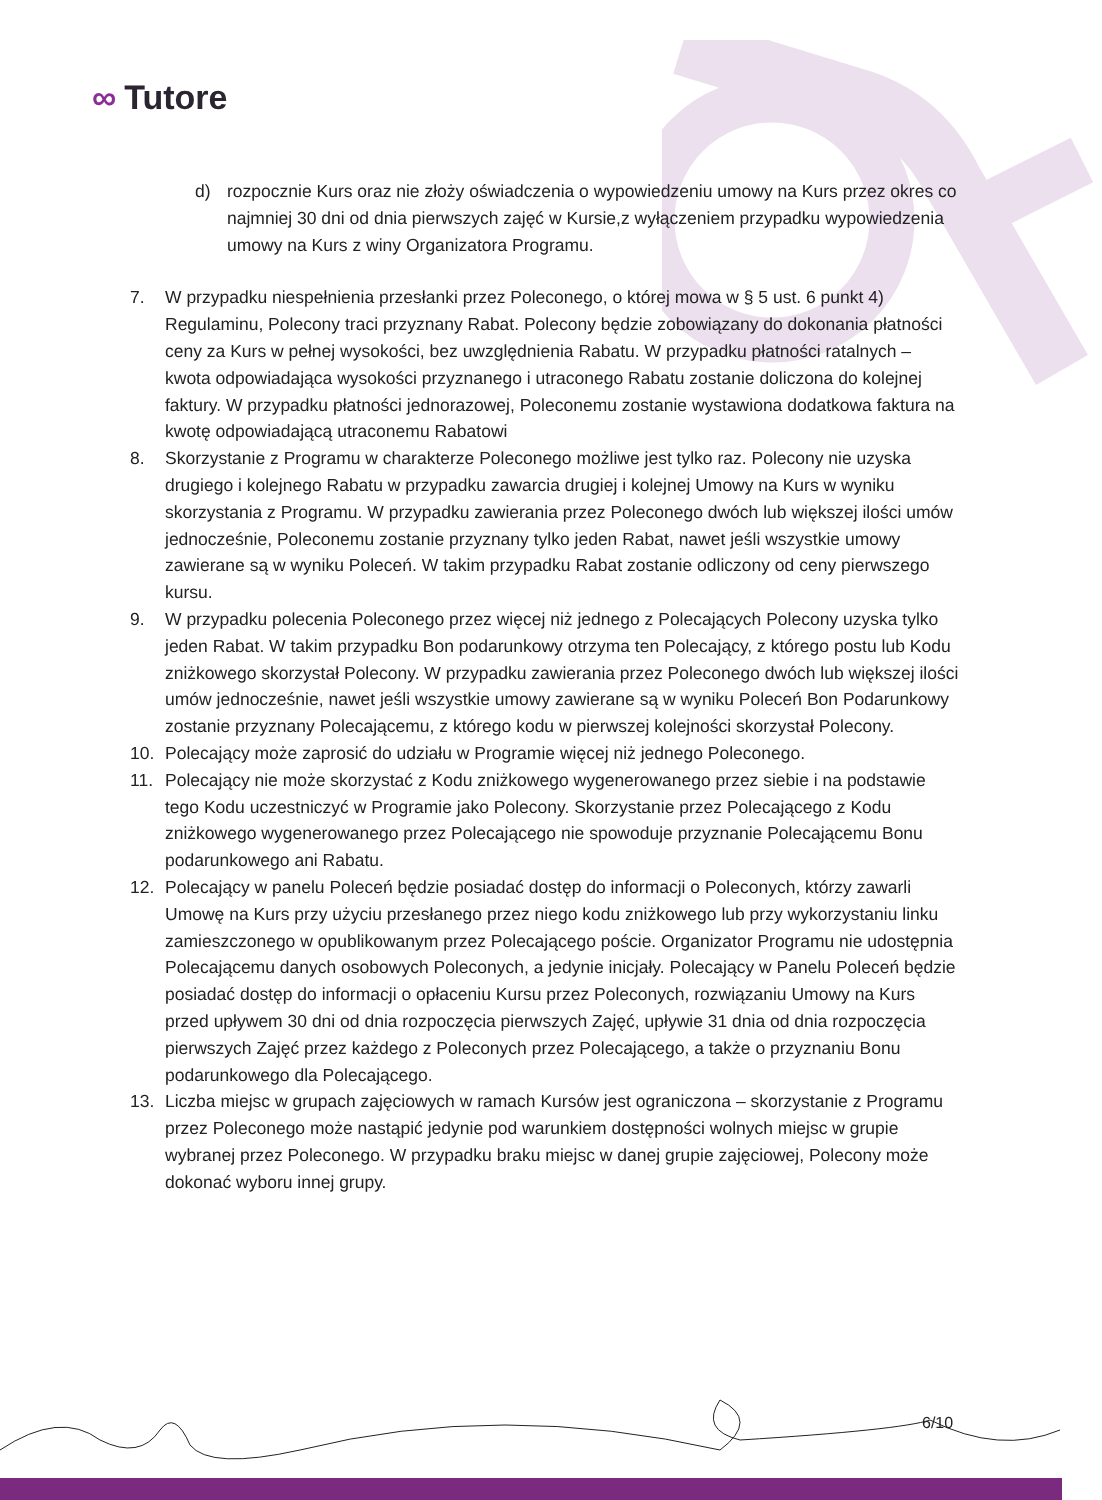∞ Tutore
d) rozpocznie Kurs oraz nie złoży oświadczenia o wypowiedzeniu umowy na Kurs przez okres co najmniej 30 dni od dnia pierwszych zajęć w Kursie,z wyłączeniem przypadku wypowiedzenia umowy na Kurs z winy Organizatora Programu.
7. W przypadku niespełnienia przesłanki przez Poleconego, o której mowa w § 5 ust. 6 punkt 4) Regulaminu, Polecony traci przyznany Rabat. Polecony będzie zobowiązany do dokonania płatności ceny za Kurs w pełnej wysokości, bez uwzględnienia Rabatu. W przypadku płatności ratalnych – kwota odpowiadająca wysokości przyznanego i utraconego Rabatu zostanie doliczona do kolejnej faktury. W przypadku płatności jednorazowej, Poleconemu zostanie wystawiona dodatkowa faktura na kwotę odpowiadającą utraconemu Rabatowi
8. Skorzystanie z Programu w charakterze Poleconego możliwe jest tylko raz. Polecony nie uzyska drugiego i kolejnego Rabatu w przypadku zawarcia drugiej i kolejnej Umowy na Kurs w wyniku skorzystania z Programu. W przypadku zawierania przez Poleconego dwóch lub większej ilości umów jednocześnie, Poleconemu zostanie przyznany tylko jeden Rabat, nawet jeśli wszystkie umowy zawierane są w wyniku Poleceń. W takim przypadku Rabat zostanie odliczony od ceny pierwszego kursu.
9. W przypadku polecenia Poleconego przez więcej niż jednego z Polecających Polecony uzyska tylko jeden Rabat. W takim przypadku Bon podarunkowy otrzyma ten Polecający, z którego postu lub Kodu zniżkowego skorzystał Polecony. W przypadku zawierania przez Poleconego dwóch lub większej ilości umów jednocześnie, nawet jeśli wszystkie umowy zawierane są w wyniku Poleceń Bon Podarunkowy zostanie przyznany Polecającemu, z którego kodu w pierwszej kolejności skorzystał Polecony.
10. Polecający może zaprosić do udziału w Programie więcej niż jednego Poleconego.
11. Polecający nie może skorzystać z Kodu zniżkowego wygenerowanego przez siebie i na podstawie tego Kodu uczestniczyć w Programie jako Polecony. Skorzystanie przez Polecającego z Kodu zniżkowego wygenerowanego przez Polecającego nie spowoduje przyznanie Polecającemu Bonu podarunkowego ani Rabatu.
12. Polecający w panelu Poleceń będzie posiadać dostęp do informacji o Poleconych, którzy zawarli Umowę na Kurs przy użyciu przesłanego przez niego kodu zniżkowego lub przy wykorzystaniu linku zamieszczonego w opublikowanym przez Polecającego poście. Organizator Programu nie udostępnia Polecającemu danych osobowych Poleconych, a jedynie inicjały. Polecający w Panelu Poleceń będzie posiadać dostęp do informacji o opłaceniu Kursu przez Poleconych, rozwiązaniu Umowy na Kurs przed upływem 30 dni od dnia rozpoczęcia pierwszych Zajęć, upływie 31 dnia od dnia rozpoczęcia pierwszych Zajęć przez każdego z Poleconych przez Polecającego, a także o przyznaniu Bonu podarunkowego dla Polecającego.
13. Liczba miejsc w grupach zajęciowych w ramach Kursów jest ograniczona – skorzystanie z Programu przez Poleconego może nastąpić jedynie pod warunkiem dostępności wolnych miejsc w grupie wybranej przez Poleconego. W przypadku braku miejsc w danej grupie zajęciowej, Polecony może dokonać wyboru innej grupy.
6/10